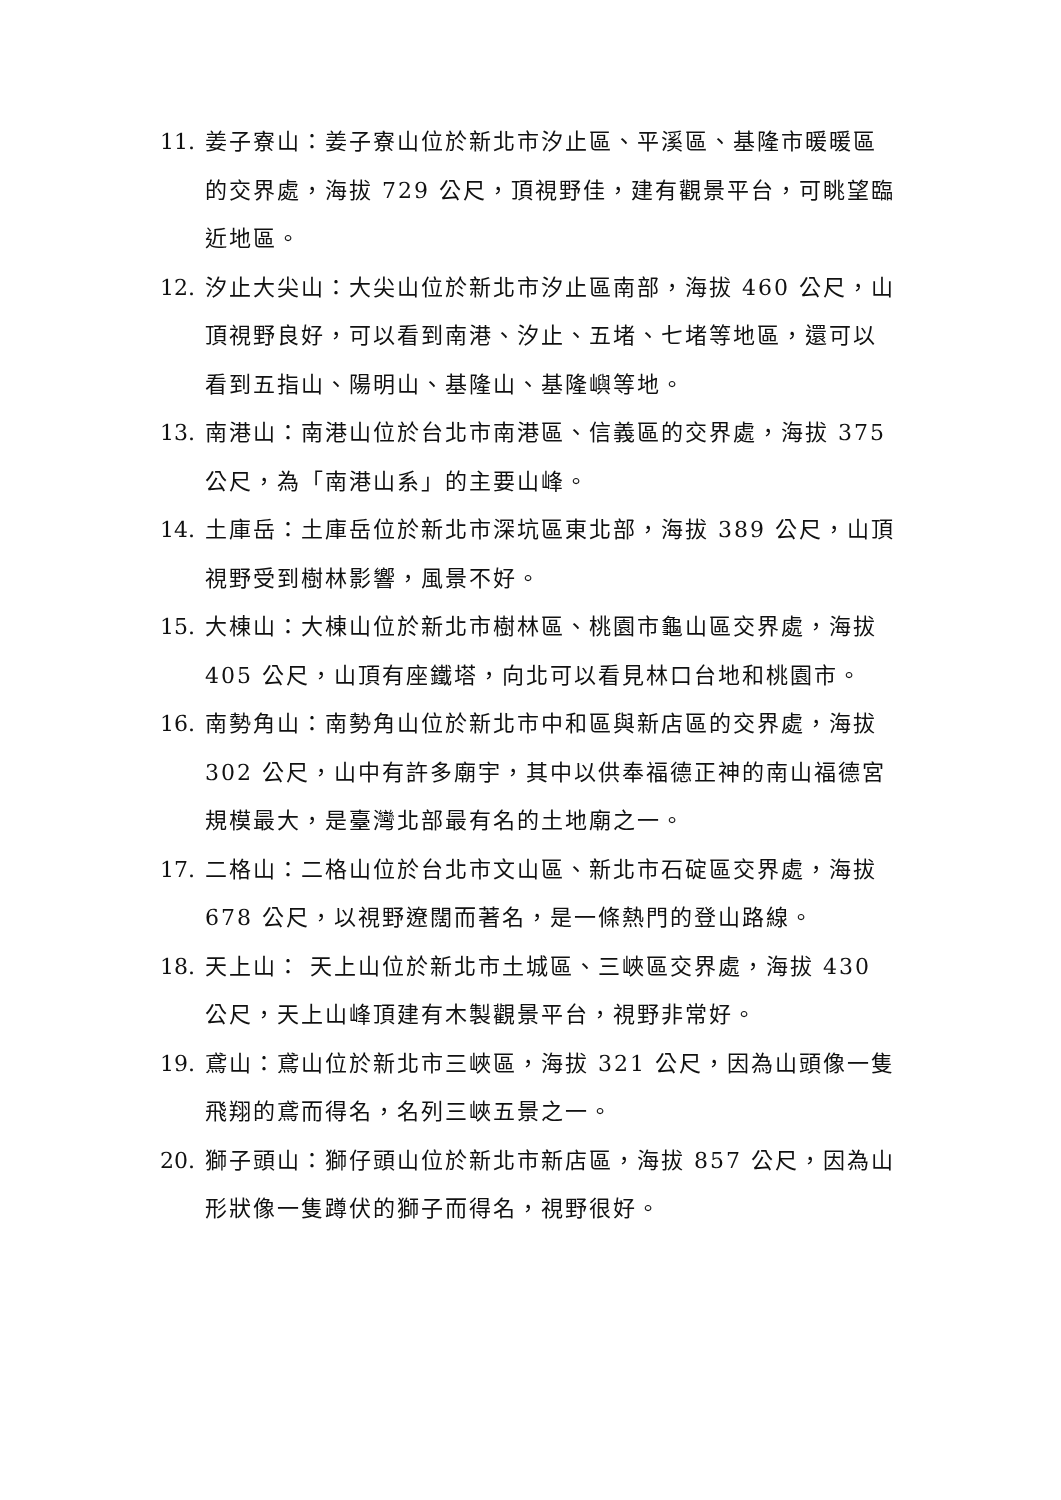11. 姜子寮山：姜子寮山位於新北市汐止區、平溪區、基隆市暖暖區的交界處，海拔 729 公尺，頂視野佳，建有觀景平台，可眺望臨近地區。
12. 汐止大尖山：大尖山位於新北市汐止區南部，海拔 460 公尺，山頂視野良好，可以看到南港、汐止、五堵、七堵等地區，還可以看到五指山、陽明山、基隆山、基隆嶼等地。
13. 南港山：南港山位於台北市南港區、信義區的交界處，海拔 375 公尺，為「南港山系」的主要山峰。
14. 土庫岳：土庫岳位於新北市深坑區東北部，海拔 389 公尺，山頂視野受到樹林影響，風景不好。
15. 大棟山：大棟山位於新北市樹林區、桃園市龜山區交界處，海拔 405 公尺，山頂有座鐵塔，向北可以看見林口台地和桃園市。
16. 南勢角山：南勢角山位於新北市中和區與新店區的交界處，海拔 302 公尺，山中有許多廟宇，其中以供奉福德正神的南山福德宮規模最大，是臺灣北部最有名的土地廟之一。
17. 二格山：二格山位於台北市文山區、新北市石碇區交界處，海拔 678 公尺，以視野遼闊而著名，是一條熱門的登山路線。
18. 天上山： 天上山位於新北市土城區、三峽區交界處，海拔 430 公尺，天上山峰頂建有木製觀景平台，視野非常好。
19. 鳶山：鳶山位於新北市三峽區，海拔 321 公尺，因為山頭像一隻飛翔的鳶而得名，名列三峽五景之一。
20. 獅子頭山：獅仔頭山位於新北市新店區，海拔 857 公尺，因為山形狀像一隻蹲伏的獅子而得名，視野很好。